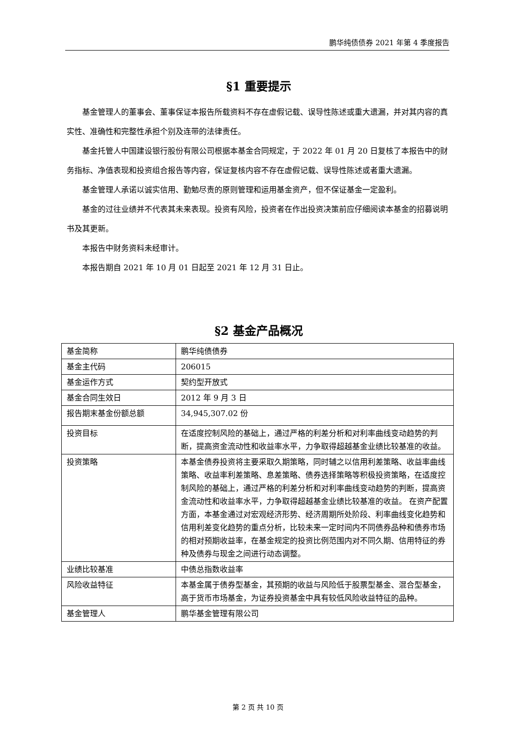鹏华纯债债券 2021 年第 4 季度报告
§1 重要提示
基金管理人的董事会、董事保证本报告所载资料不存在虚假记载、误导性陈述或重大遗漏，并对其内容的真实性、准确性和完整性承担个别及连带的法律责任。
基金托管人中国建设银行股份有限公司根据本基金合同规定，于 2022 年 01 月 20 日复核了本报告中的财务指标、净值表现和投资组合报告等内容，保证复核内容不存在虚假记载、误导性陈述或者重大遗漏。
基金管理人承诺以诚实信用、勤勉尽责的原则管理和运用基金资产，但不保证基金一定盈利。
基金的过往业绩并不代表其未来表现。投资有风险，投资者在作出投资决策前应仔细阅读本基金的招募说明书及其更新。
本报告中财务资料未经审计。
本报告期自 2021 年 10 月 01 日起至 2021 年 12 月 31 日止。
§2 基金产品概况
| 基金简称 | 鹏华纯债债券 |
| 基金主代码 | 206015 |
| 基金运作方式 | 契约型开放式 |
| 基金合同生效日 | 2012 年 9 月 3 日 |
| 报告期末基金份额总额 | 34,945,307.02 份 |
| 投资目标 | 在适度控制风险的基础上，通过严格的利差分析和对利率曲线变动趋势的判断，提高资金流动性和收益率水平，力争取得超越基金业绩比较基准的收益。 |
| 投资策略 | 本基金债券投资将主要采取久期策略，同时辅之以信用利差策略、收益率曲线策略、收益率利差策略、息差策略、债券选择策略等积极投资策略，在适度控制风险的基础上，通过严格的利差分析和对利率曲线变动趋势的判断，提高资金流动性和收益率水平，力争取得超越基金业绩比较基准的收益。 在资产配置方面，本基金通过对宏观经济形势、经济周期所处阶段、利率曲线变化趋势和信用利差变化趋势的重点分析，比较未来一定时间内不同债券品种和债券市场的相对预期收益率，在基金规定的投资比例范围内对不同久期、信用特征的券种及债券与现金之间进行动态调整。 |
| 业绩比较基准 | 中债总指数收益率 |
| 风险收益特征 | 本基金属于债券型基金，其预期的收益与风险低于股票型基金、混合型基金，高于货币市场基金，为证券投资基金中具有较低风险收益特征的品种。 |
| 基金管理人 | 鹏华基金管理有限公司 |
第 2 页 共 10 页